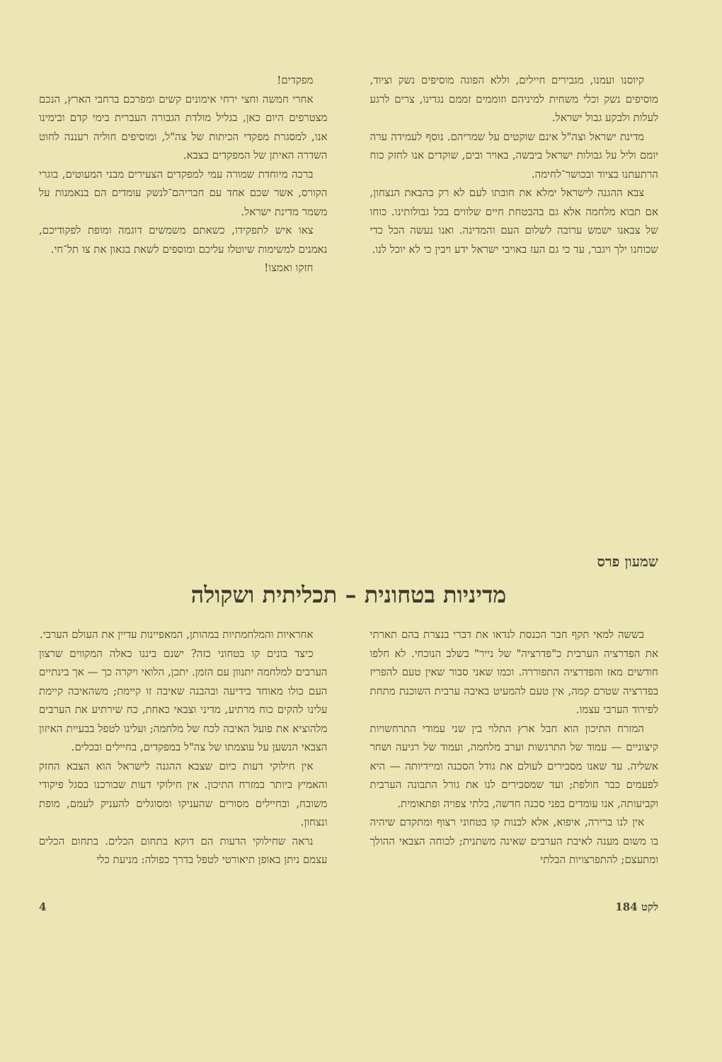קיוסנו ועמנו, מגבירים חיילים, וללא הפוגה מוסיפים נשק וציוד, מוסיפים נשק וכלי משחית למיניהם וזוממים זממם נגדינו, צרים לרגע לעלות ולבקע גבול ישראל.
מדינת ישראל וצה"ל אינם שוקטים על שמריהם. נוסף לעמידה ערה יומם וליל על גבולות ישראל ביבשה, באויר ובים, שוקדים אנו לחזק כוח הרתעתנו בציוד ובכושר־לחימה.
צבא ההגנה לישראל ימלא את חובתו לעם לא רק בהבאת הנצחון, אם תבוא מלחמה אלא גם בהבטחת חיים שלווים בכל גבולותינו. כוחו של צבאנו ישמש ערובה לשלום העם והמדינה. ואנו נעשה הכל כדי שכוחנו ילך ויגבר, עד כי גם העז באויבי ישראל ידע ויבין כי לא יוכל לנו.
מפקדים!
אחרי חמשה וחצי ירחי אימונים קשים ומפרכם ברחבי הארץ, הנכם מצטרפים היום כאן, בגליל מולדת הגבורה העברית בימי קדם ובימינו אנו, למסגרת מפקדי הכיתות של צה"ל, ומוסיפים חוליה רעננה לחוט השדרה האיתן של המפקדים בצבא.
ברכה מיוחדת שמורה עמי למפקדים הצעירים מבני המעוטים, בוגרי הקורס, אשר שכם אחד עם חבריהם־לנשק עומדים הם בנאמנות על משמר מדינת ישראל.
צאו איש לתפקידו, כשאתם משמשים דוגמה ומופת לפקודיכם, נאמנים למשימות שיוטלו עליכם ומוספים לשאת בגאון את צו תל־חי.
חזקו ואמצו!
שמעון פרס
מדיניות בטחונית – תכליתית ושקולה
בששה למאי תקף חבר הכנסת לנדאו את דברי בנצרת בהם תארתי את הפדרציה הערבית כ"פדרציה" של נייר" בשלב הנוכחי. לא חלפו חודשים מאז והפדרציה התפוררה. וכמו שאני סבור שאין טעם להפריז בפדרציה שטרם קמה, אין טעם להמעיט באיבה ערבית השוכנת מתחת לפירוד הערבי עצמו.
המזרח התיכון הוא חבל ארץ התלוי בין שני עמודי התרחשויות קיצוניים — עמוד של התרגשות וערב מלחמה, ועמוד של רגיעה ושחר אשליה. עד שאנו מסבירים לעולם את גודל הסכנה ומיידיותה — היא לפעמים כבר חולפת; ועד שמסבירים לנו את גורל התבונה הערבית וקביעותה, אנו עומדים בפני סכנה חדשה, בלתי צפויה ופתאומית.
אין לנו ברירה, איפוא, אלא לבנות קו בטחוני רצוף ומתקדם שיהיה בו משום מענה לאיבת הערבים שאינה משתנית; לכוחה הצבאי ההולך ומתעצם; להתפרצויות הבלתי
אחראיות והמלחמתיות במהותן, המאפיינות עדיין את העולם הערבי.
כיצד בונים קו בטחוני כזה? ישנם ביננו כאלה המקווים שרצון הערבים למלחמה יתנוון עם הזמן. יתכן, הלואי ויקרה כך — אך בינתיים העם כולו מאוחד בידיעה ובהבנה שאיבה זו קיימת; משהאיבה קיימת עלינו להקים כוח מרתיע, מדיני וצבאי כאחת, כח שירתיע את הערבים מלהוציא את פועל האיבה לכח של מלחמה; ועלינו לטפל בבעיית האיזון הצבאי הנשען על עוצמתו של צה"ל במפקדים, בחיילים ובכלים.
אין חילוקי דעות כיום שצבא ההגנה לישראל הוא הצבא החזק והאמיץ ביותר במזרח התיכון. אין חילוקי דעות שבורכנו בסגל פיקודי משובח, ובחיילים מסורים שהעניקו ומסוגלים להעניק לעמם, מופת ונצחון.
נראה שחילוקי הדעות הם דוקא בתחום הכלים. בתחום הכלים עצמם ניתן באופן תיאורטי לטפל בדרך כפולה: מניעת כלי
לקט 184 4